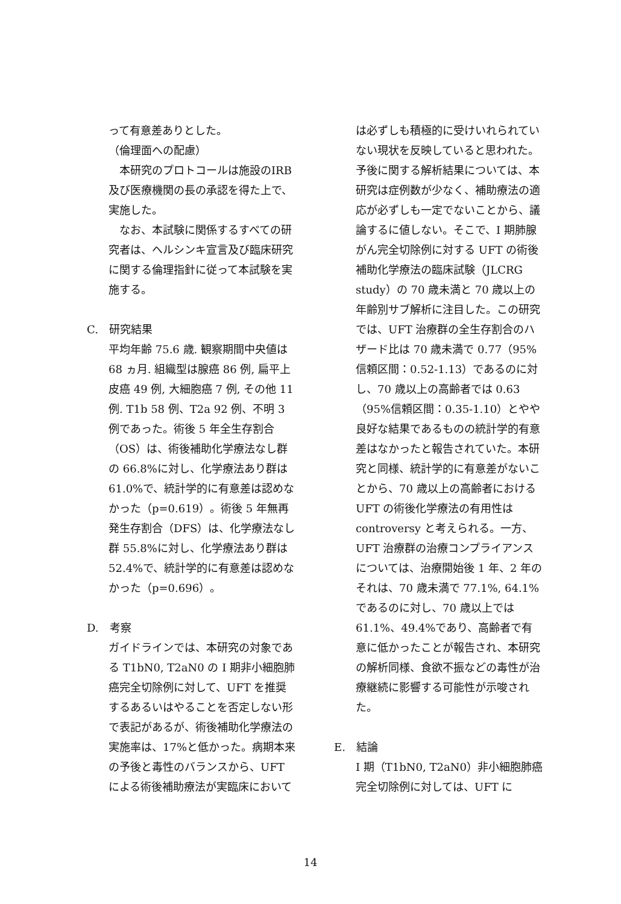って有意差ありとした。
（倫理面への配慮）
　本研究のプロトコールは施設のIRB及び医療機関の長の承認を得た上で、実施した。
　なお、本試験に関係するすべての研究者は、ヘルシンキ宣言及び臨床研究に関する倫理指針に従って本試験を実施する。
C.　研究結果
平均年齢 75.6 歳. 観察期間中央値は 68 ヵ月. 組織型は腺癌 86 例, 扁平上皮癌 49 例, 大細胞癌 7 例, その他 11 例. T1b 58 例、T2a 92 例、不明 3 例であった。術後 5 年全生存割合（OS）は、術後補助化学療法なし群の 66.8%に対し、化学療法あり群は 61.0%で、統計学的に有意差は認めなかった（p=0.619）。術後 5 年無再発生存割合（DFS）は、化学療法なし群 55.8%に対し、化学療法あり群は 52.4%で、統計学的に有意差は認めなかった（p=0.696）。
D.　考察
ガイドラインでは、本研究の対象である T1bN0, T2aN0 の I 期非小細胞肺癌完全切除例に対して、UFT を推奨するあるいはやることを否定しない形で表記があるが、術後補助化学療法の実施率は、17%と低かった。病期本来の予後と毒性のバランスから、UFT による術後補助療法が実臨床において
は必ずしも積極的に受けいれられていない現状を反映していると思われた。予後に関する解析結果については、本研究は症例数が少なく、補助療法の適応が必ずしも一定でないことから、議論するに値しない。そこで、I 期肺腺がん完全切除例に対する UFT の術後補助化学療法の臨床試験（JLCRG study）の 70 歳未満と 70 歳以上の年齢別サブ解析に注目した。この研究では、UFT 治療群の全生存割合のハザード比は 70 歳未満で 0.77（95%信頼区間：0.52-1.13）であるのに対し、70 歳以上の高齢者では 0.63（95%信頼区間：0.35-1.10）とやや良好な結果であるものの統計学的有意差はなかったと報告されていた。本研究と同様、統計学的に有意差がないことから、70 歳以上の高齢者における UFT の術後化学療法の有用性は controversy と考えられる。一方、UFT 治療群の治療コンプライアンスについては、治療開始後 1 年、2 年のそれは、70 歳未満で 77.1%, 64.1%であるのに対し、70 歳以上では 61.1%、49.4%であり、高齢者で有意に低かったことが報告され、本研究の解析同様、食欲不振などの毒性が治療継続に影響する可能性が示唆された。
E.　結論
I 期（T1bN0, T2aN0）非小細胞肺癌完全切除例に対しては、UFT に
14